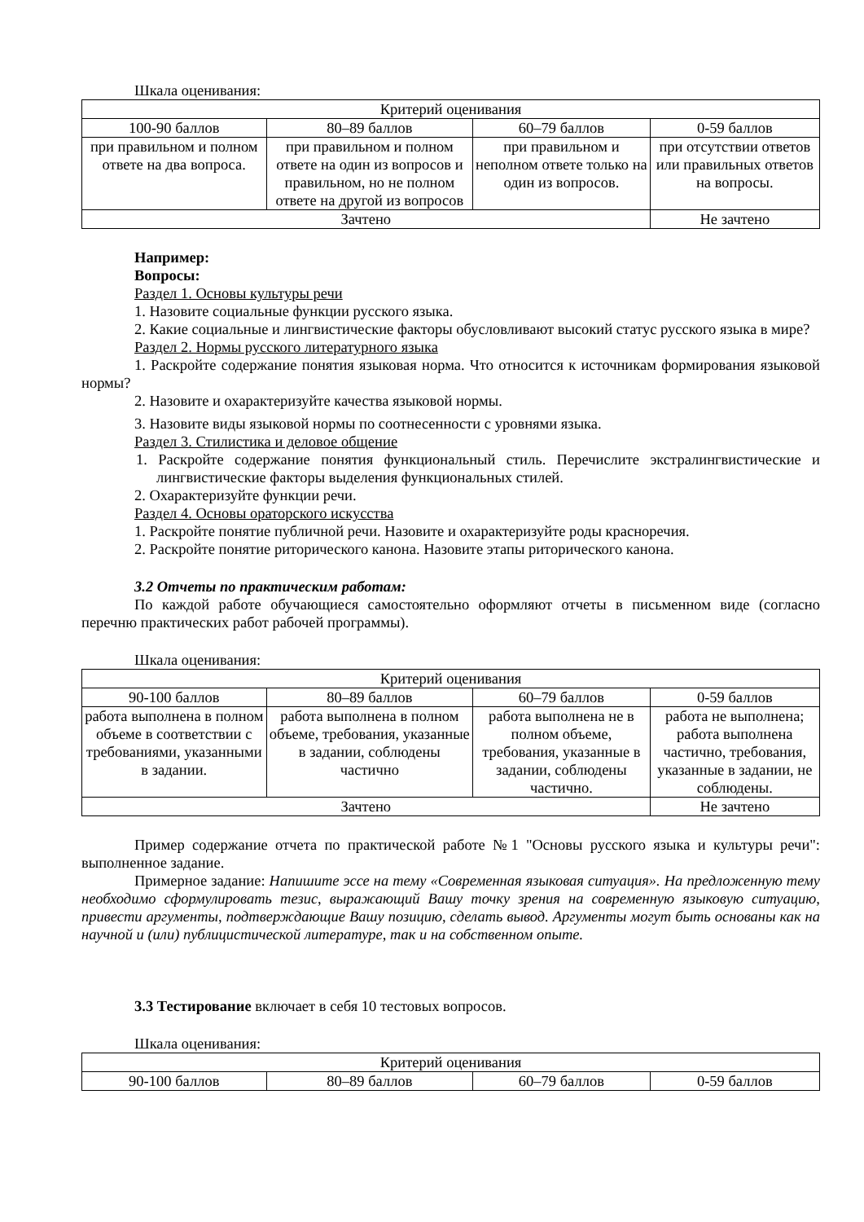Шкала оценивания:
| Критерий оценивания | | | |
| --- | --- | --- | --- |
| 100-90 баллов | 80–89 баллов | 60–79 баллов | 0-59 баллов |
| при правильном и полном ответе на два вопроса. | при правильном и полном ответе на один из вопросов и правильном, но не полном ответе на другой из вопросов | при правильном и неполном ответе только на один из вопросов. | при отсутствии ответов или правильных ответов на вопросы. |
| Зачтено | | | Не зачтено |
Например:
Вопросы:
Раздел 1. Основы культуры речи
1. Назовите социальные функции русского языка.
2. Какие социальные и лингвистические факторы обусловливают высокий статус русского языка в мире?
Раздел 2. Нормы русского литературного языка
1. Раскройте содержание понятия языковая норма. Что относится к источникам формирования языковой нормы?
2. Назовите и охарактеризуйте качества языковой нормы.
3. Назовите виды языковой нормы по соотнесенности с уровнями языка.
Раздел 3. Стилистика и деловое общение
1. Раскройте содержание понятия функциональный стиль. Перечислите экстралингвистические и лингвистические факторы выделения функциональных стилей.
2. Охарактеризуйте функции речи.
Раздел 4. Основы ораторского искусства
1. Раскройте понятие публичной речи. Назовите и охарактеризуйте роды красноречия.
2. Раскройте понятие риторического канона. Назовите этапы риторического канона.
3.2 Отчеты по практическим работам:
По каждой работе обучающиеся самостоятельно оформляют отчеты в письменном виде (согласно перечню практических работ рабочей программы).
Шкала оценивания:
| Критерий оценивания | | | |
| --- | --- | --- | --- |
| 90-100 баллов | 80–89 баллов | 60–79 баллов | 0-59 баллов |
| работа выполнена в полном объеме в соответствии с требованиями, указанными в задании. | работа выполнена в полном объеме, требования, указанные в задании, соблюдены частично | работа выполнена не в полном объеме, требования, указанные в задании, соблюдены частично. | работа не выполнена; работа выполнена частично, требования, указанные в задании, не соблюдены. |
| Зачтено | | | Не зачтено |
Пример содержание отчета по практической работе №1 "Основы русского языка и культуры речи": выполненное задание.
Примерное задание: Напишите эссе на тему «Современная языковая ситуация». На предложенную тему необходимо сформулировать тезис, выражающий Вашу точку зрения на современную языковую ситуацию, привести аргументы, подтверждающие Вашу позицию, сделать вывод. Аргументы могут быть основаны как на научной и (или) публицистической литературе, так и на собственном опыте.
3.3 Тестирование включает в себя 10 тестовых вопросов.
Шкала оценивания:
| Критерий оценивания | | | |
| --- | --- | --- | --- |
| 90-100 баллов | 80–89 баллов | 60–79 баллов | 0-59 баллов |